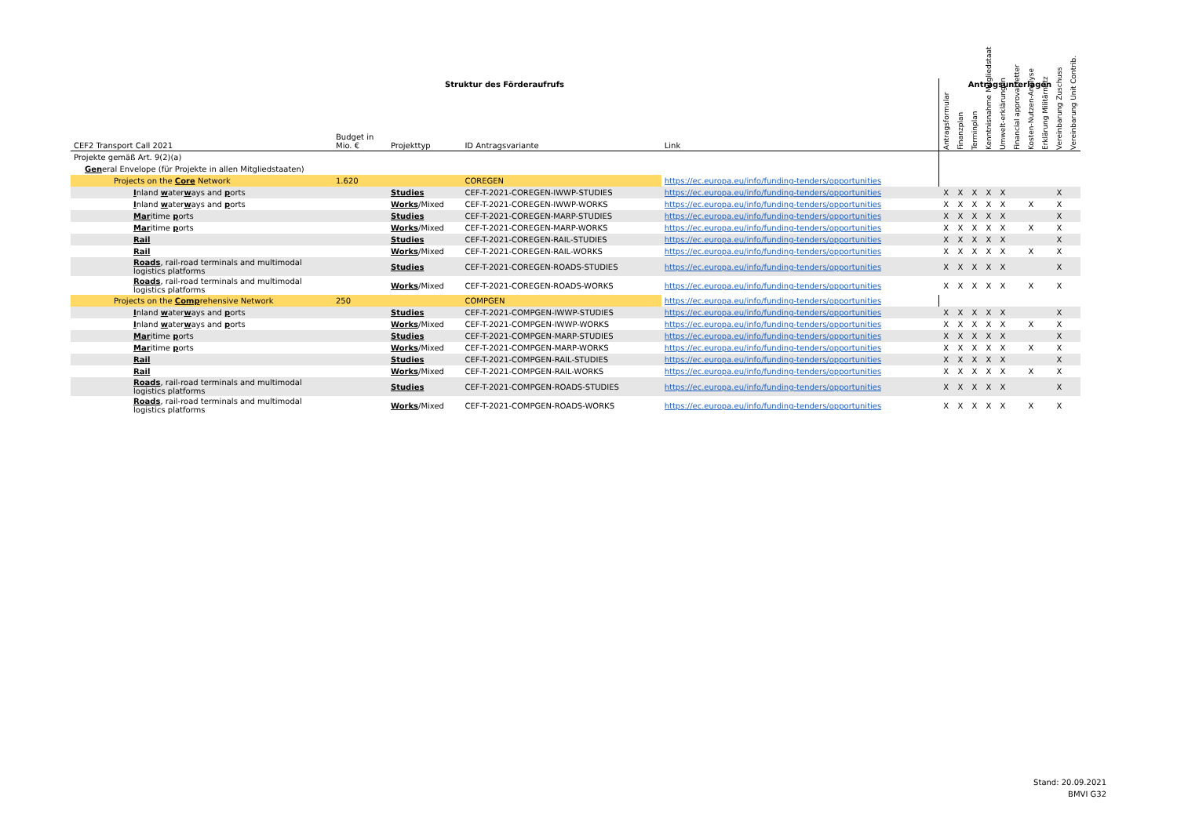| Struktur des Förderaufrufs | | | | | Antragsunterlagen | | | | | | | | | |
| --- | --- | --- | --- | --- | --- | --- | --- | --- | --- | --- | --- | --- | --- | --- |
| CEF2 Transport Call 2021 | Budget in Mio. € | Projekttyp | ID Antragsvariante | Link | Antragsformular | Finanzplan | Terminplan | Kenntnisnahme Mitgliedstaat | Umwelt-erklärungen | Financial approval letter | Kosten-Nutzen-Analyse | Erklärung Militärnetz | Vereinbarung Zuschuss | Vereinbarung Unit Contrib. |
| Projekte gemäß Art. 9(2)(a) | | | | | | | | | | | | | | |
| Gen eral Envelope (für Projekte in allen Mitgliedstaaten) | | | | | | | | | | | | | | |
| Projects on the Core Network | 1.620 | | COREGEN | https://ec.europa.eu/info/funding-tenders/opportunities/de | | | | | | | | | | |
| I nland w ater w ays and p orts | | Studies | CEF-T-2021-COREGEN-IWWP-STUDIES | https://ec.europa.eu/info/funding-tenders/opportunities/po | X | X | X | X | X | | | | X | |
| I nland w ater w ays and p orts | | Works /Mixed | CEF-T-2021-COREGEN-IWWP-WORKS | https://ec.europa.eu/info/funding-tenders/opportunities/po | X | X | X | X | X | | X | | X | |
| Mar itime p orts | | Studies | CEF-T-2021-COREGEN-MARP-STUDIES | https://ec.europa.eu/info/funding-tenders/opportunities/po | X | X | X | X | X | | | | X | |
| Mar itime p orts | | Works /Mixed | CEF-T-2021-COREGEN-MARP-WORKS | https://ec.europa.eu/info/funding-tenders/opportunities/po | X | X | X | X | X | | X | | X | |
| Rail | | Studies | CEF-T-2021-COREGEN-RAIL-STUDIES | https://ec.europa.eu/info/funding-tenders/opportunities/po | X | X | X | X | X | | | | X | |
| Rail | | Works /Mixed | CEF-T-2021-COREGEN-RAIL-WORKS | https://ec.europa.eu/info/funding-tenders/opportunities/po | X | X | X | X | X | | X | | X | |
| Roads , rail-road terminals and multimodal logistics platforms | | Studies | CEF-T-2021-COREGEN-ROADS-STUDIES | https://ec.europa.eu/info/funding-tenders/opportunities/po | X | X | X | X | X | | | | X | |
| Roads , rail-road terminals and multimodal logistics platforms | | Works /Mixed | CEF-T-2021-COREGEN-ROADS-WORKS | https://ec.europa.eu/info/funding-tenders/opportunities/po | X | X | X | X | X | | X | | X | |
| Projects on the Comp rehensive Network | 250 | | COMPGEN | https://ec.europa.eu/info/funding-tenders/opportunities/de | | | | | | | | | | |
| I nland w ater w ays and p orts | | Studies | CEF-T-2021-COMPGEN-IWWP-STUDIES | https://ec.europa.eu/info/funding-tenders/opportunities/po | X | X | X | X | X | | | | X | |
| I nland w ater w ays and p orts | | Works /Mixed | CEF-T-2021-COMPGEN-IWWP-WORKS | https://ec.europa.eu/info/funding-tenders/opportunities/po | X | X | X | X | X | | X | | X | |
| Mar itime p orts | | Studies | CEF-T-2021-COMPGEN-MARP-STUDIES | https://ec.europa.eu/info/funding-tenders/opportunities/po | X | X | X | X | X | | | | X | |
| Mar itime p orts | | Works /Mixed | CEF-T-2021-COMPGEN-MARP-WORKS | https://ec.europa.eu/info/funding-tenders/opportunities/po | X | X | X | X | X | | X | | X | |
| Rail | | Studies | CEF-T-2021-COMPGEN-RAIL-STUDIES | https://ec.europa.eu/info/funding-tenders/opportunities/po | X | X | X | X | X | | | | X | |
| Rail | | Works /Mixed | CEF-T-2021-COMPGEN-RAIL-WORKS | https://ec.europa.eu/info/funding-tenders/opportunities/po | X | X | X | X | X | | X | | X | |
| Roads , rail-road terminals and multimodal logistics platforms | | Studies | CEF-T-2021-COMPGEN-ROADS-STUDIES | https://ec.europa.eu/info/funding-tenders/opportunities/po | X | X | X | X | X | | | | X | |
| Roads , rail-road terminals and multimodal logistics platforms | | Works /Mixed | CEF-T-2021-COMPGEN-ROADS-WORKS | https://ec.europa.eu/info/funding-tenders/opportunities/po | X | X | X | X | X | | X | | X | |
Stand: 20.09.2021
BMVI G32